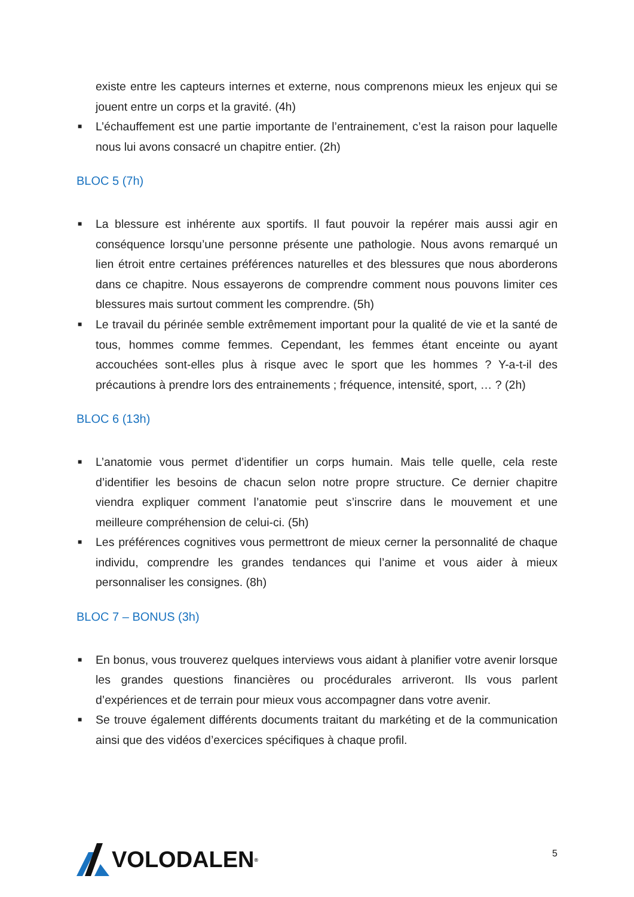existe entre les capteurs internes et externe, nous comprenons mieux les enjeux qui se jouent entre un corps et la gravité. (4h)
■ L’échauffement est une partie importante de l’entrainement, c’est la raison pour laquelle nous lui avons consacré un chapitre entier. (2h)
BLOC 5 (7h)
■ La blessure est inhérente aux sportifs. Il faut pouvoir la repérer mais aussi agir en conséquence lorsqu’une personne présente une pathologie. Nous avons remarqué un lien étroit entre certaines préférences naturelles et des blessures que nous aborderons dans ce chapitre. Nous essayerons de comprendre comment nous pouvons limiter ces blessures mais surtout comment les comprendre. (5h)
■ Le travail du périnée semble extrêmement important pour la qualité de vie et la santé de tous, hommes comme femmes. Cependant, les femmes étant enceinte ou ayant accouchées sont-elles plus à risque avec le sport que les hommes ? Y-a-t-il des précautions à prendre lors des entrainements ; fréquence, intensité, sport, … ? (2h)
BLOC 6 (13h)
■ L’anatomie vous permet d’identifier un corps humain. Mais telle quelle, cela reste d’identifier les besoins de chacun selon notre propre structure. Ce dernier chapitre viendra expliquer comment l’anatomie peut s’inscrire dans le mouvement et une meilleure compréhension de celui-ci. (5h)
■ Les préférences cognitives vous permettront de mieux cerner la personnalité de chaque individu, comprendre les grandes tendances qui l’anime et vous aider à mieux personnaliser les consignes. (8h)
BLOC 7 – BONUS (3h)
■ En bonus, vous trouverez quelques interviews vous aidant à planifier votre avenir lorsque les grandes questions financières ou procédurales arriveront. Ils vous parlent d’expériences et de terrain pour mieux vous accompagner dans votre avenir.
■ Se trouve également différents documents traitant du markéting et de la communication ainsi que des vidéos d’exercices spécifiques à chaque profil.
VOLODALEN<sup>®</sup>
5